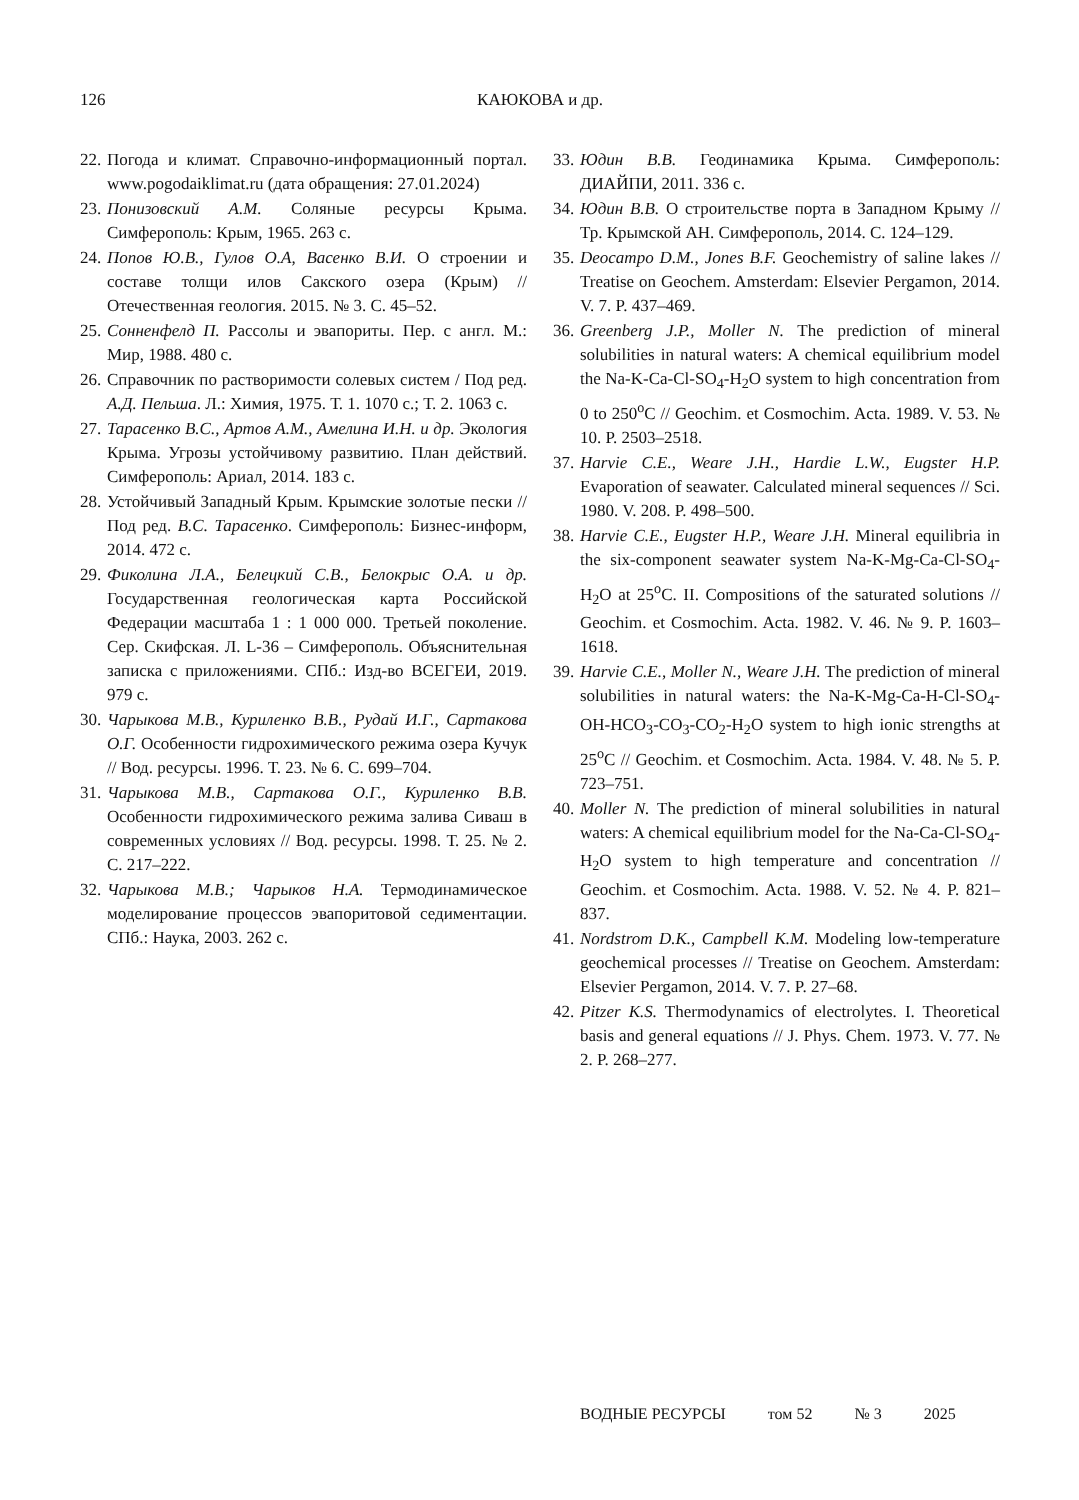126 КАЮКОВА и др.
22. Погода и климат. Справочно-информационный портал. www.pogodaiklimat.ru (дата обращения: 27.01.2024)
23. Понизовский А.М. Соляные ресурсы Крыма. Симферополь: Крым, 1965. 263 с.
24. Попов Ю.В., Гулов О.А, Васенко В.И. О строении и составе толщи илов Сакского озера (Крым) // Отечественная геология. 2015. № 3. С. 45–52.
25. Сонненфелд П. Рассолы и эвапориты. Пер. с англ. М.: Мир, 1988. 480 с.
26. Справочник по растворимости солевых систем / Под ред. А.Д. Пельша. Л.: Химия, 1975. Т. 1. 1070 с.; Т. 2. 1063 с.
27. Тарасенко В.С., Артов А.М., Амелина И.Н. и др. Экология Крыма. Угрозы устойчивому развитию. План действий. Симферополь: Ариал, 2014. 183 с.
28. Устойчивый Западный Крым. Крымские золотые пески // Под ред. В.С. Тарасенко. Симферополь: Бизнес-информ, 2014. 472 с.
29. Фиколина Л.А., Белецкий С.В., Белокрыс О.А. и др. Государственная геологическая карта Российской Федерации масштаба 1 : 1 000 000. Третьей поколение. Сер. Скифская. Л. L-36 – Симферополь. Объяснительная записка с приложениями. СПб.: Изд-во ВСЕГЕИ, 2019. 979 с.
30. Чарыкова М.В., Куриленко В.В., Рудай И.Г., Сартакова О.Г. Особенности гидрохимического режима озера Кучук // Вод. ресурсы. 1996. Т. 23. № 6. С. 699–704.
31. Чарыкова М.В., Сартакова О.Г., Куриленко В.В. Особенности гидрохимического режима залива Сиваш в современных условиях // Вод. ресурсы. 1998. Т. 25. № 2. С. 217–222.
32. Чарыкова М.В.; Чарыков Н.А. Термодинамическое моделирование процессов эвапоритовой седиментации. СПб.: Наука, 2003. 262 с.
33. Юдин В.В. Геодинамика Крыма. Симферополь: ДИАЙПИ, 2011. 336 с.
34. Юдин В.В. О строительстве порта в Западном Крыму // Тр. Крымской АН. Симферополь, 2014. С. 124–129.
35. Deocampo D.M., Jones B.F. Geochemistry of saline lakes // Treatise on Geochem. Amsterdam: Elsevier Pergamon, 2014. V. 7. P. 437–469.
36. Greenberg J.P., Moller N. The prediction of mineral solubilities in natural waters: A chemical equilibrium model the Na-K-Ca-Cl-SO<sub>4</sub>-H<sub>2</sub>O system to high concentration from 0 to 250<sup>o</sup>C // Geochim. et Cosmochim. Acta. 1989. V. 53. № 10. P. 2503–2518.
37. Harvie C.E., Weare J.H., Hardie L.W., Eugster H.P. Evaporation of seawater. Calculated mineral sequences // Sci. 1980. V. 208. P. 498–500.
38. Harvie C.E., Eugster H.P., Weare J.H. Mineral equilibria in the six-component seawater system Na-K-Mg-Ca-Cl-SO<sub>4</sub>-H<sub>2</sub>O at 25<sup>o</sup>C. II. Compositions of the saturated solutions // Geochim. et Cosmochim. Acta. 1982. V. 46. № 9. P. 1603–1618.
39. Harvie C.E., Moller N., Weare J.H. The prediction of mineral solubilities in natural waters: the Na-K-Mg-Ca-H-Cl-SO<sub>4</sub>-OH-HCO<sub>3</sub>-CO<sub>3</sub>-CO<sub>2</sub>-H<sub>2</sub>O system to high ionic strengths at 25<sup>o</sup>C // Geochim. et Cosmochim. Acta. 1984. V. 48. № 5. P. 723–751.
40. Moller N. The prediction of mineral solubilities in natural waters: A chemical equilibrium model for the Na-Ca-Cl-SO<sub>4</sub>-H<sub>2</sub>O system to high temperature and concentration // Geochim. et Cosmochim. Acta. 1988. V. 52. № 4. P. 821–837.
41. Nordstrom D.K., Campbell K.M. Modeling low-temperature geochemical processes // Treatise on Geochem. Amsterdam: Elsevier Pergamon, 2014. V. 7. P. 27–68.
42. Pitzer K.S. Thermodynamics of electrolytes. I. Theoretical basis and general equations // J. Phys. Chem. 1973. V. 77. № 2. P. 268–277.
ВОДНЫЕ РЕСУРСЫ том 52 № 3 2025